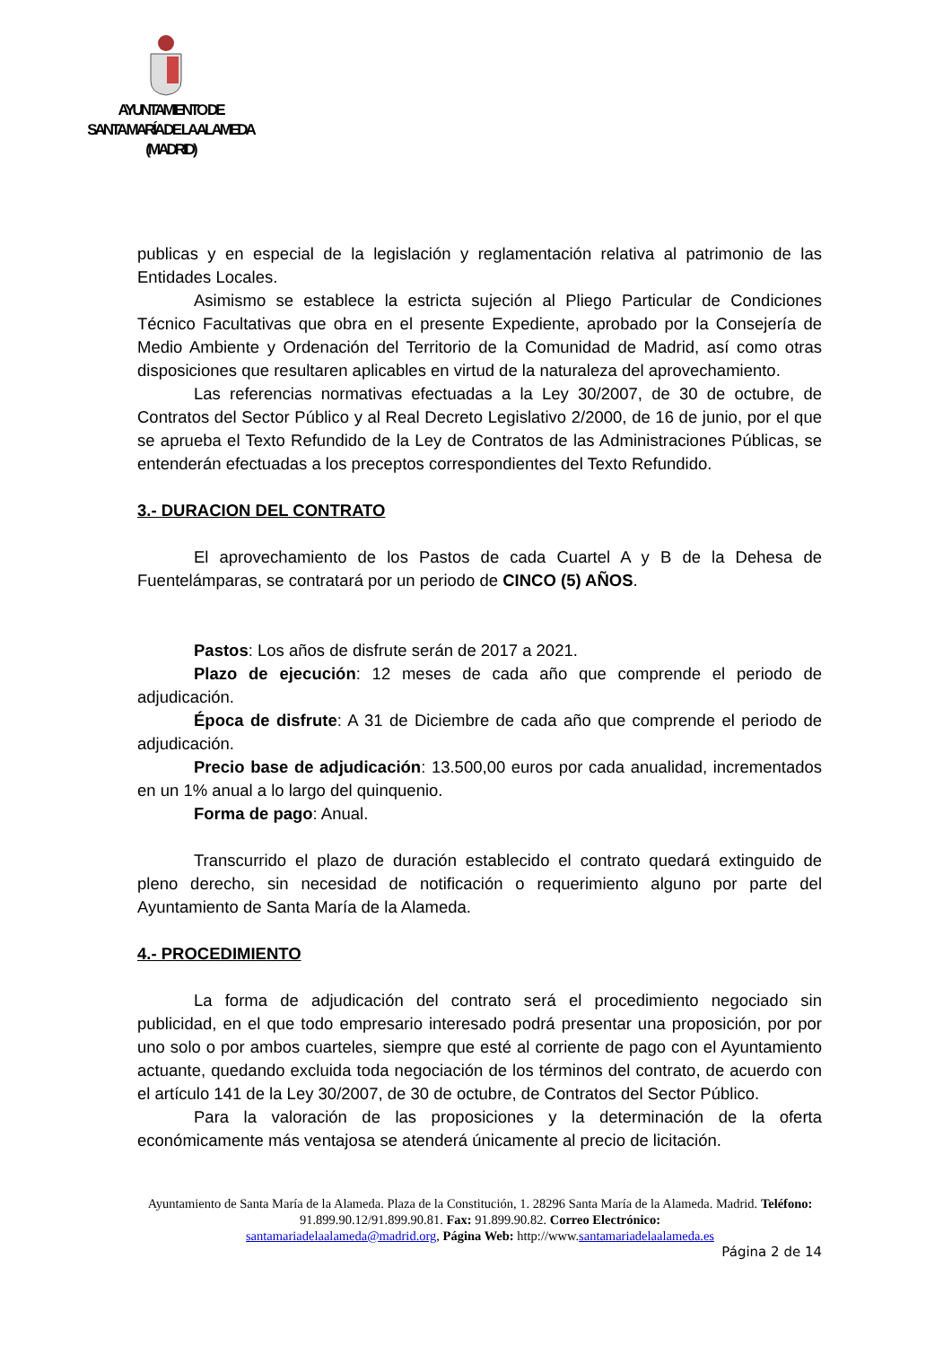AYUNTAMIENTO DE
SANTA MARÍA DE LA ALAMEDA
(MADRID)
publicas y en especial de la legislación y reglamentación relativa al patrimonio de las Entidades Locales.
Asimismo se establece la estricta sujeción al Pliego Particular de Condiciones Técnico Facultativas que obra en el presente Expediente, aprobado por la Consejería de Medio Ambiente y Ordenación del Territorio de la Comunidad de Madrid, así como otras disposiciones que resultaren aplicables en virtud de la naturaleza del aprovechamiento.
Las referencias normativas efectuadas a la Ley 30/2007, de 30 de octubre, de Contratos del Sector Público y al Real Decreto Legislativo 2/2000, de 16 de junio, por el que se aprueba el Texto Refundido de la Ley de Contratos de las Administraciones Públicas, se entenderán efectuadas a los preceptos correspondientes del Texto Refundido.
3.- DURACION DEL CONTRATO
El aprovechamiento de los Pastos de cada Cuartel A y B de la Dehesa de Fuentelámparas, se contratará por un periodo de CINCO (5) AÑOS.
Pastos: Los años de disfrute serán de 2017 a 2021.
Plazo de ejecución: 12 meses de cada año que comprende el periodo de adjudicación.
Época de disfrute: A 31 de Diciembre de cada año que comprende el periodo de adjudicación.
Precio base de adjudicación: 13.500,00 euros por cada anualidad, incrementados en un 1% anual a lo largo del quinquenio.
Forma de pago: Anual.
Transcurrido el plazo de duración establecido el contrato quedará extinguido de pleno derecho, sin necesidad de notificación o requerimiento alguno por parte del Ayuntamiento de Santa María de la Alameda.
4.- PROCEDIMIENTO
La forma de adjudicación del contrato será el procedimiento negociado sin publicidad, en el que todo empresario interesado podrá presentar una proposición, por por uno solo o por ambos cuarteles, siempre que esté al corriente de pago con el Ayuntamiento actuante, quedando excluida toda negociación de los términos del contrato, de acuerdo con el artículo 141 de la Ley 30/2007, de 30 de octubre, de Contratos del Sector Público.
Para la valoración de las proposiciones y la determinación de la oferta económicamente más ventajosa se atenderá únicamente al precio de licitación.
Ayuntamiento de Santa María de la Alameda. Plaza de la Constitución, 1. 28296 Santa María de la Alameda. Madrid. Teléfono: 91.899.90.12/91.899.90.81. Fax: 91.899.90.82. Correo Electrónico:
santamariadelaalameda@madrid.org, Página Web: http://www.santamariadelaalameda.es
Página 2 de 14